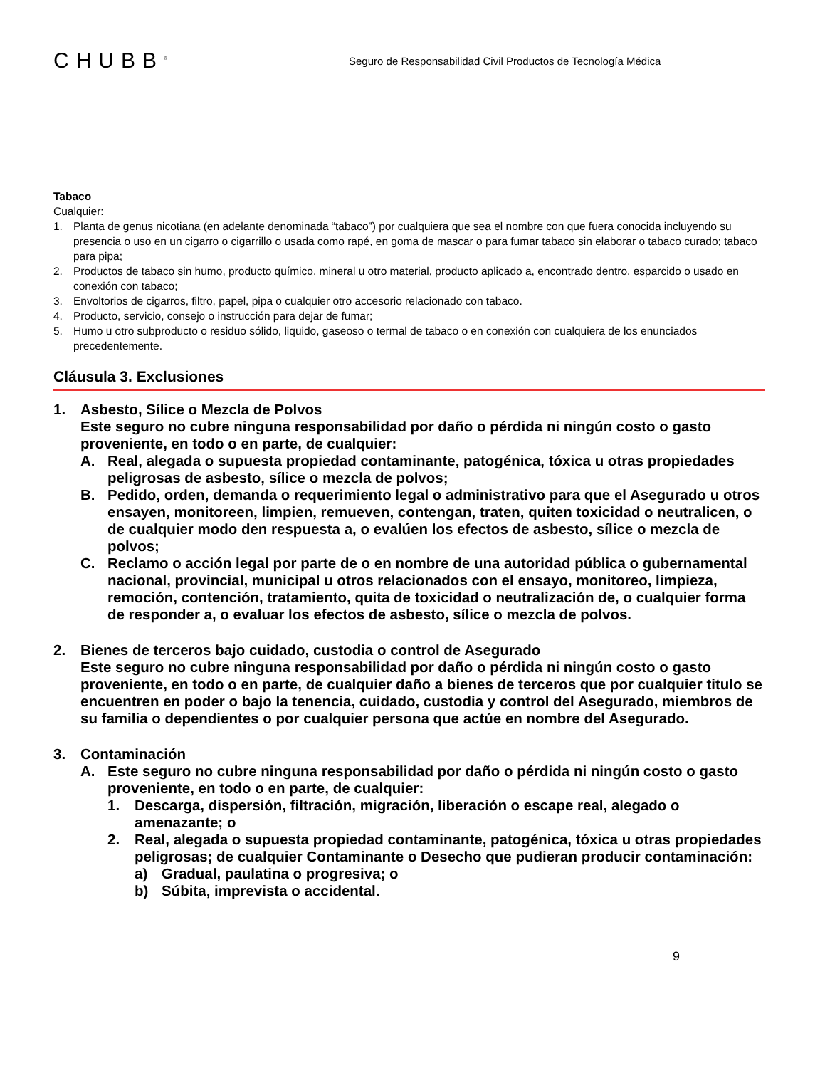CHUBB<sup>®</sup>
Seguro de Responsabilidad Civil Productos de Tecnología Médica
Tabaco
Cualquier:
1. Planta de genus nicotiana (en adelante denominada “tabaco”) por cualquiera que sea el nombre con que fuera conocida incluyendo su presencia o uso en un cigarro o cigarrillo o usada como rapé, en goma de mascar o para fumar tabaco sin elaborar o tabaco curado; tabaco para pipa;
2. Productos de tabaco sin humo, producto químico, mineral u otro material, producto aplicado a, encontrado dentro, esparcido o usado en conexión con tabaco;
3. Envoltorios de cigarros, filtro, papel, pipa o cualquier otro accesorio relacionado con tabaco.
4. Producto, servicio, consejo o instrucción para dejar de fumar;
5. Humo u otro subproducto o residuo sólido, liquido, gaseoso o termal de tabaco o en conexión con cualquiera de los enunciados precedentemente.
Cláusula 3. Exclusiones
1. Asbesto, Sílice o Mezcla de Polvos
Este seguro no cubre ninguna responsabilidad por daño o pérdida ni ningún costo o gasto proveniente, en todo o en parte, de cualquier:
A. Real, alegada o supuesta propiedad contaminante, patogénica, tóxica u otras propiedades peligrosas de asbesto, sílice o mezcla de polvos;
B. Pedido, orden, demanda o requerimiento legal o administrativo para que el Asegurado u otros ensayen, monitoreen, limpien, remueven, contengan, traten, quiten toxicidad o neutralicen, o de cualquier modo den respuesta a, o evalúen los efectos de asbesto, sílice o mezcla de polvos;
C. Reclamo o acción legal por parte de o en nombre de una autoridad pública o gubernamental nacional, provincial, municipal u otros relacionados con el ensayo, monitoreo, limpieza, remoción, contención, tratamiento, quita de toxicidad o neutralización de, o cualquier forma de responder a, o evaluar los efectos de asbesto, sílice o mezcla de polvos.
2. Bienes de terceros bajo cuidado, custodia o control de Asegurado
Este seguro no cubre ninguna responsabilidad por daño o pérdida ni ningún costo o gasto proveniente, en todo o en parte, de cualquier daño a bienes de terceros que por cualquier titulo se encuentren en poder o bajo la tenencia, cuidado, custodia y control del Asegurado, miembros de su familia o dependientes o por cualquier persona que actúe en nombre del Asegurado.
3. Contaminación
A. Este seguro no cubre ninguna responsabilidad por daño o pérdida ni ningún costo o gasto proveniente, en todo o en parte, de cualquier:
1. Descarga, dispersión, filtración, migración, liberación o escape real, alegado o amenazante; o
2. Real, alegada o supuesta propiedad contaminante, patogénica, tóxica u otras propiedades peligrosas; de cualquier Contaminante o Desecho que pudieran producir contaminación:
a) Gradual, paulatina o progresiva; o
b) Súbita, imprevista o accidental.
9